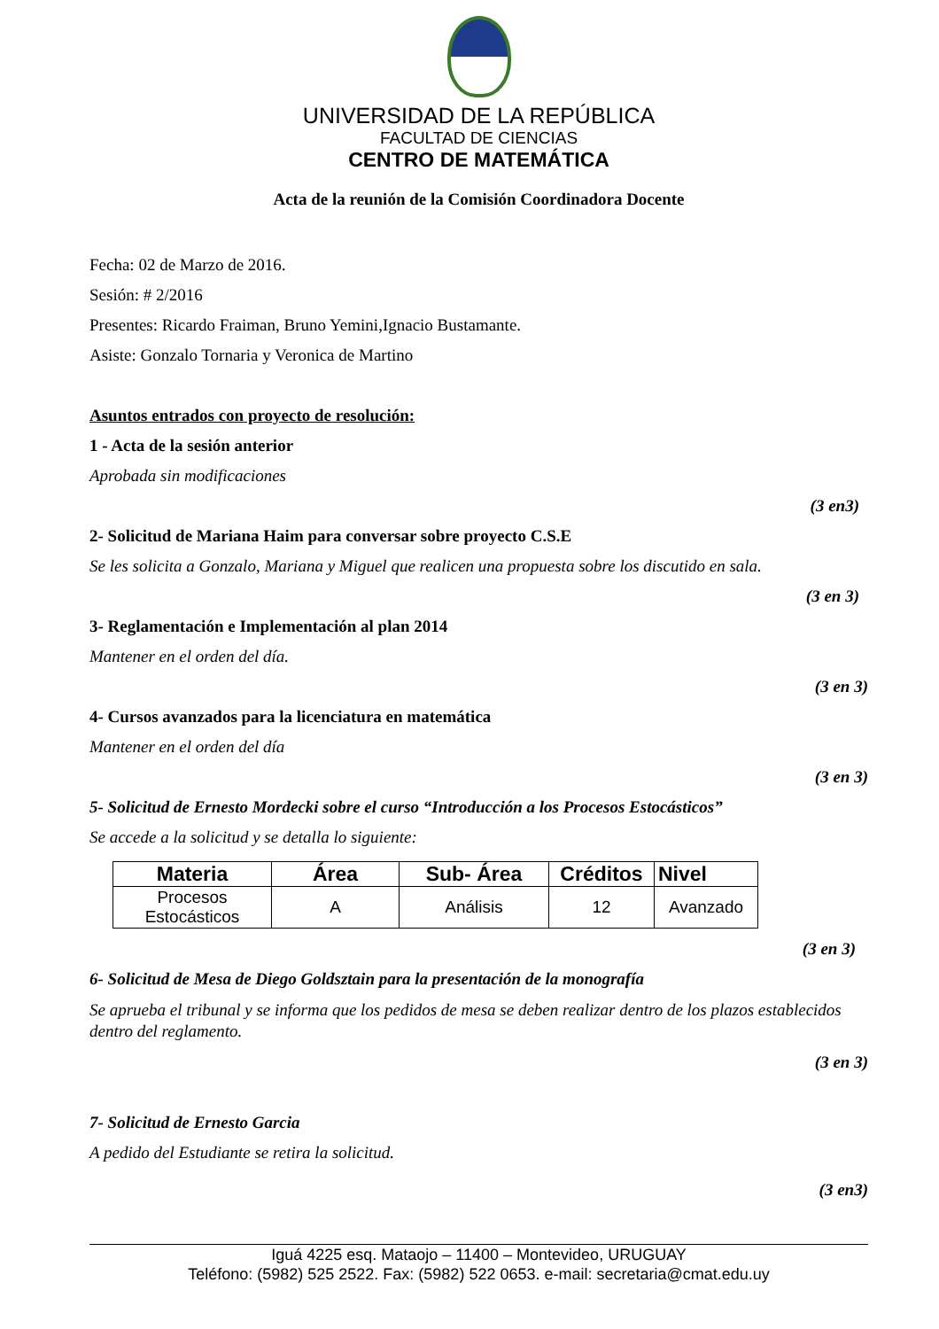UNIVERSIDAD DE LA REPÚBLICA
FACULTAD DE CIENCIAS
CENTRO DE MATEMÁTICA
Acta de la reunión de la Comisión Coordinadora Docente
Fecha: 02 de Marzo de 2016.
Sesión: # 2/2016
Presentes: Ricardo Fraiman, Bruno Yemini,Ignacio Bustamante.
Asiste: Gonzalo Tornaria y Veronica de Martino
Asuntos entrados con proyecto de resolución:
1 - Acta de la sesión anterior
Aprobada sin modificaciones
(3 en3)
2- Solicitud de Mariana Haim para conversar sobre proyecto C.S.E
Se les solicita a Gonzalo, Mariana y Miguel que realicen una propuesta sobre los discutido en sala.
(3 en 3)
3- Reglamentación e Implementación al plan 2014
Mantener en el orden del día.
(3 en 3)
4- Cursos avanzados para la licenciatura en matemática
Mantener en el orden del día
(3 en 3)
5- Solicitud de Ernesto Mordecki sobre el curso “Introducción a los Procesos Estocásticos”
Se accede a la solicitud y se detalla lo siguiente:
| Materia | Área | Sub- Área | Créditos | Nivel |
| --- | --- | --- | --- | --- |
| Procesos Estocásticos | A | Análisis | 12 | Avanzado |
(3 en 3)
6- Solicitud de Mesa de Diego Goldsztain para la presentación de la monografía
Se aprueba el tribunal y se informa que los pedidos de mesa se deben realizar dentro de los plazos establecidos dentro del reglamento.
(3 en 3)
7- Solicitud de Ernesto Garcia
A pedido del Estudiante se retira la solicitud.
(3 en3)
Iguá 4225 esq. Mataojo – 11400 – Montevideo, URUGUAY
Teléfono: (5982) 525 2522. Fax: (5982) 522 0653. e-mail: secretaria@cmat.edu.uy